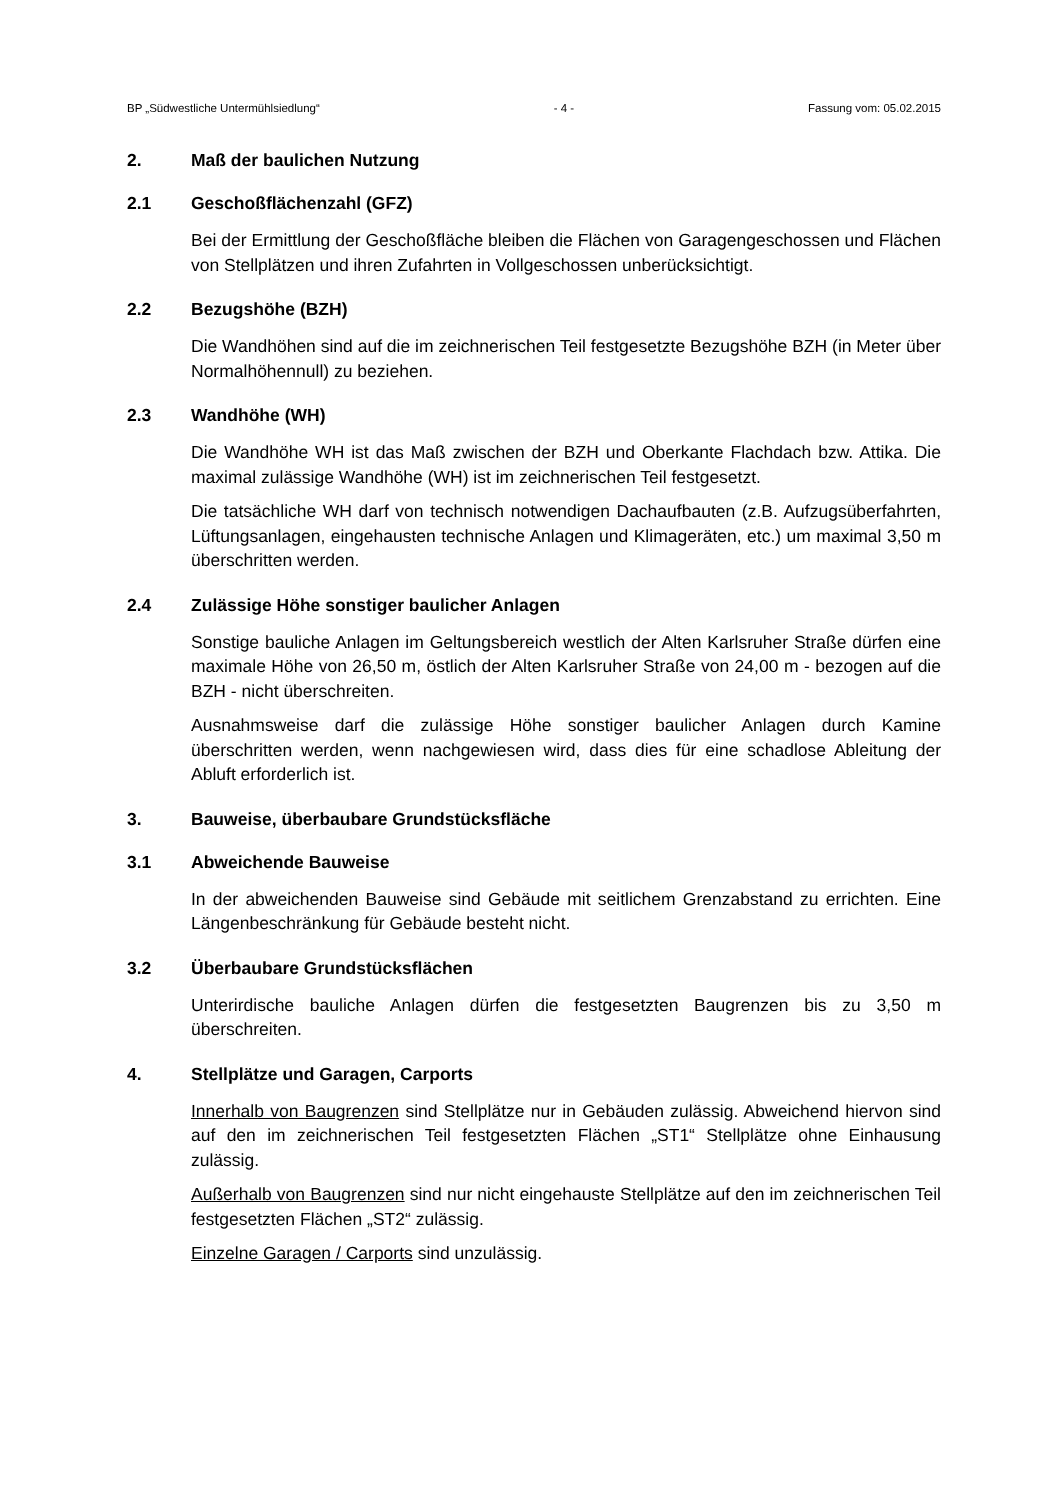BP „Südwestliche Untermühlsiedlung“- 4 - Fassung vom: 05.02.2015
2. Maß der baulichen Nutzung
2.1 Geschoßflächenzahl (GFZ)
Bei der Ermittlung der Geschoßfläche bleiben die Flächen von Garagengeschossen und Flächen von Stellplätzen und ihren Zufahrten in Vollgeschossen unberücksichtigt.
2.2 Bezugshöhe (BZH)
Die Wandhöhen sind auf die im zeichnerischen Teil festgesetzte Bezugshöhe BZH (in Meter über Normalhöhennull) zu beziehen.
2.3 Wandhöhe (WH)
Die Wandhöhe WH ist das Maß zwischen der BZH und Oberkante Flachdach bzw. Attika. Die maximal zulässige Wandhöhe (WH) ist im zeichnerischen Teil festgesetzt.
Die tatsächliche WH darf von technisch notwendigen Dachaufbauten (z.B. Aufzugsüberfahrten, Lüftungsanlagen, eingehausten technische Anlagen und Klimageräten, etc.) um maximal 3,50 m überschritten werden.
2.4 Zulässige Höhe sonstiger baulicher Anlagen
Sonstige bauliche Anlagen im Geltungsbereich westlich der Alten Karlsruher Straße dürfen eine maximale Höhe von 26,50 m, östlich der Alten Karlsruher Straße von 24,00 m - bezogen auf die BZH - nicht überschreiten.
Ausnahmsweise darf die zulässige Höhe sonstiger baulicher Anlagen durch Kamine überschritten werden, wenn nachgewiesen wird, dass dies für eine schadlose Ableitung der Abluft erforderlich ist.
3. Bauweise, überbaubare Grundstücksfläche
3.1 Abweichende Bauweise
In der abweichenden Bauweise sind Gebäude mit seitlichem Grenzabstand zu errichten. Eine Längenbeschränkung für Gebäude besteht nicht.
3.2 Überbaubare Grundstücksflächen
Unterirdische bauliche Anlagen dürfen die festgesetzten Baugrenzen bis zu 3,50 m überschreiten.
4. Stellplätze und Garagen, Carports
Innerhalb von Baugrenzen sind Stellplätze nur in Gebäuden zulässig. Abweichend hiervon sind auf den im zeichnerischen Teil festgesetzten Flächen „ST1“ Stellplätze ohne Einhausung zulässig.
Außerhalb von Baugrenzen sind nur nicht eingehauste Stellplätze auf den im zeichnerischen Teil festgesetzten Flächen „ST2“ zulässig.
Einzelne Garagen / Carports sind unzulässig.